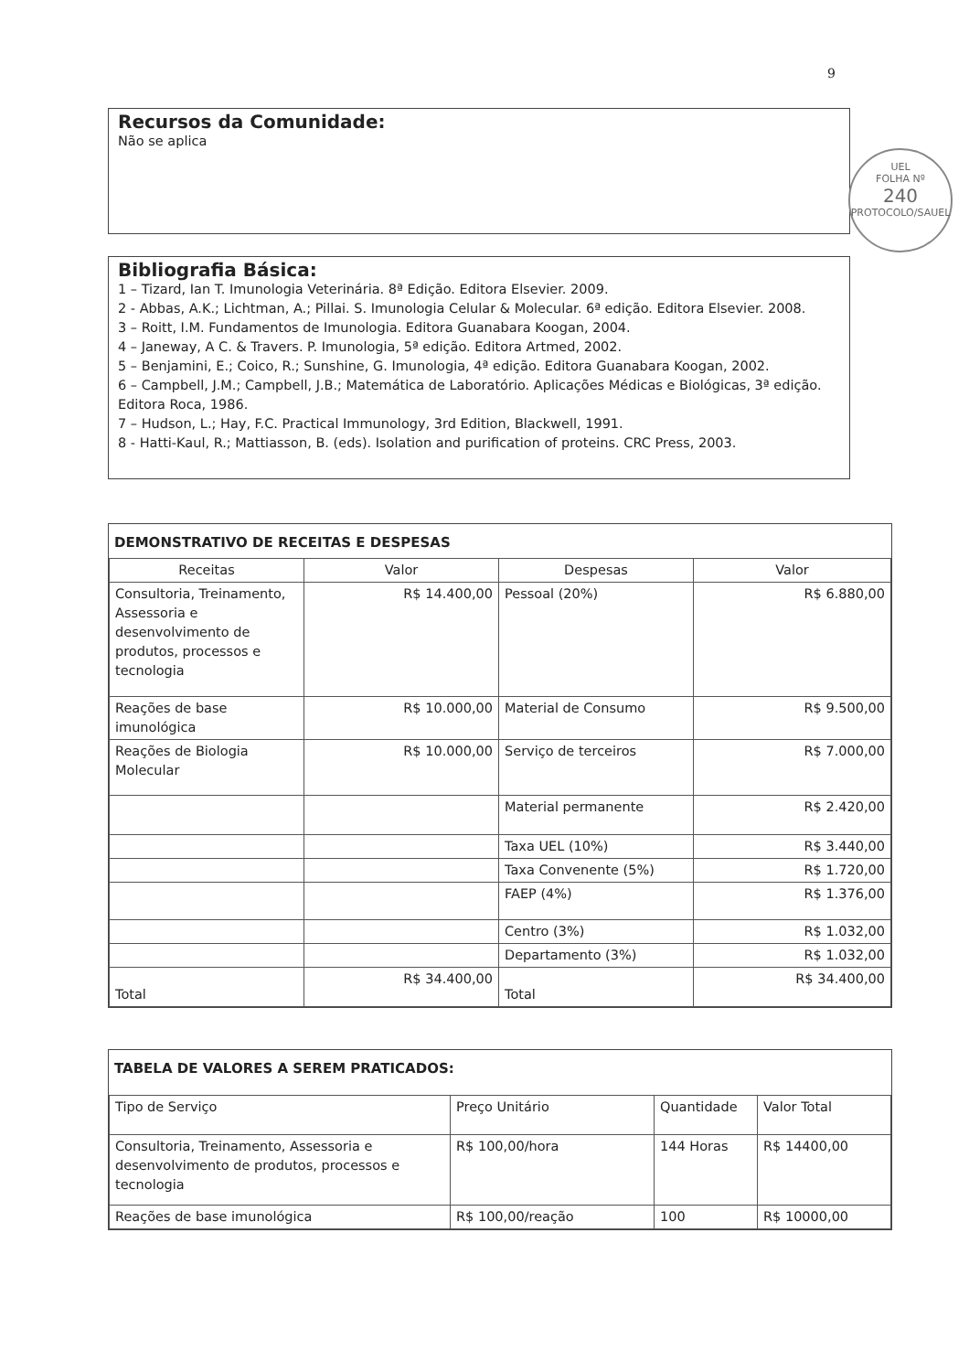9
Recursos da Comunidade:
Não se aplica
UEL
FOLHA Nº
240
PROTOCOLO/SAUEL
Bibliografia Básica:
1 – Tizard, Ian T. Imunologia Veterinária. 8ª Edição. Editora Elsevier. 2009.
2 - Abbas, A.K.; Lichtman, A.; Pillai. S. Imunologia Celular & Molecular. 6ª edição. Editora Elsevier. 2008.
3 – Roitt, I.M. Fundamentos de Imunologia. Editora Guanabara Koogan, 2004.
4 – Janeway, A C. & Travers. P. Imunologia, 5ª edição. Editora Artmed, 2002.
5 – Benjamini, E.; Coico, R.; Sunshine, G. Imunologia, 4ª edição. Editora Guanabara Koogan, 2002.
6 – Campbell, J.M.; Campbell, J.B.; Matemática de Laboratório. Aplicações Médicas e Biológicas, 3ª edição. Editora Roca, 1986.
7 – Hudson, L.; Hay, F.C. Practical Immunology, 3rd Edition, Blackwell, 1991.
8 - Hatti-Kaul, R.; Mattiasson, B. (eds). Isolation and purification of proteins. CRC Press, 2003.
DEMONSTRATIVO DE RECEITAS E DESPESAS
| Receitas | Valor | Despesas | Valor |
| --- | --- | --- | --- |
| Consultoria, Treinamento, Assessoria e desenvolvimento de produtos, processos e tecnologia | R$ 14.400,00 | Pessoal (20%) | R$ 6.880,00 |
| Reações de base imunológica | R$ 10.000,00 | Material de Consumo | R$ 9.500,00 |
| Reações de Biologia Molecular | R$ 10.000,00 | Serviço de terceiros | R$ 7.000,00 |
| | | Material permanente | R$ 2.420,00 |
| | | Taxa UEL (10%) | R$ 3.440,00 |
| | | Taxa Convenente (5%) | R$ 1.720,00 |
| | | FAEP (4%) | R$ 1.376,00 |
| | | Centro (3%) | R$ 1.032,00 |
| | | Departamento (3%) | R$ 1.032,00 |
| Total | R$ 34.400,00 | Total | R$ 34.400,00 |
TABELA DE VALORES A SEREM PRATICADOS:
| Tipo de Serviço | Preço Unitário | Quantidade | Valor Total |
| --- | --- | --- | --- |
| Consultoria, Treinamento, Assessoria e desenvolvimento de produtos, processos e tecnologia | R$ 100,00/hora | 144 Horas | R$ 14400,00 |
| Reações de base imunológica | R$ 100,00/reação | 100 | R$ 10000,00 |